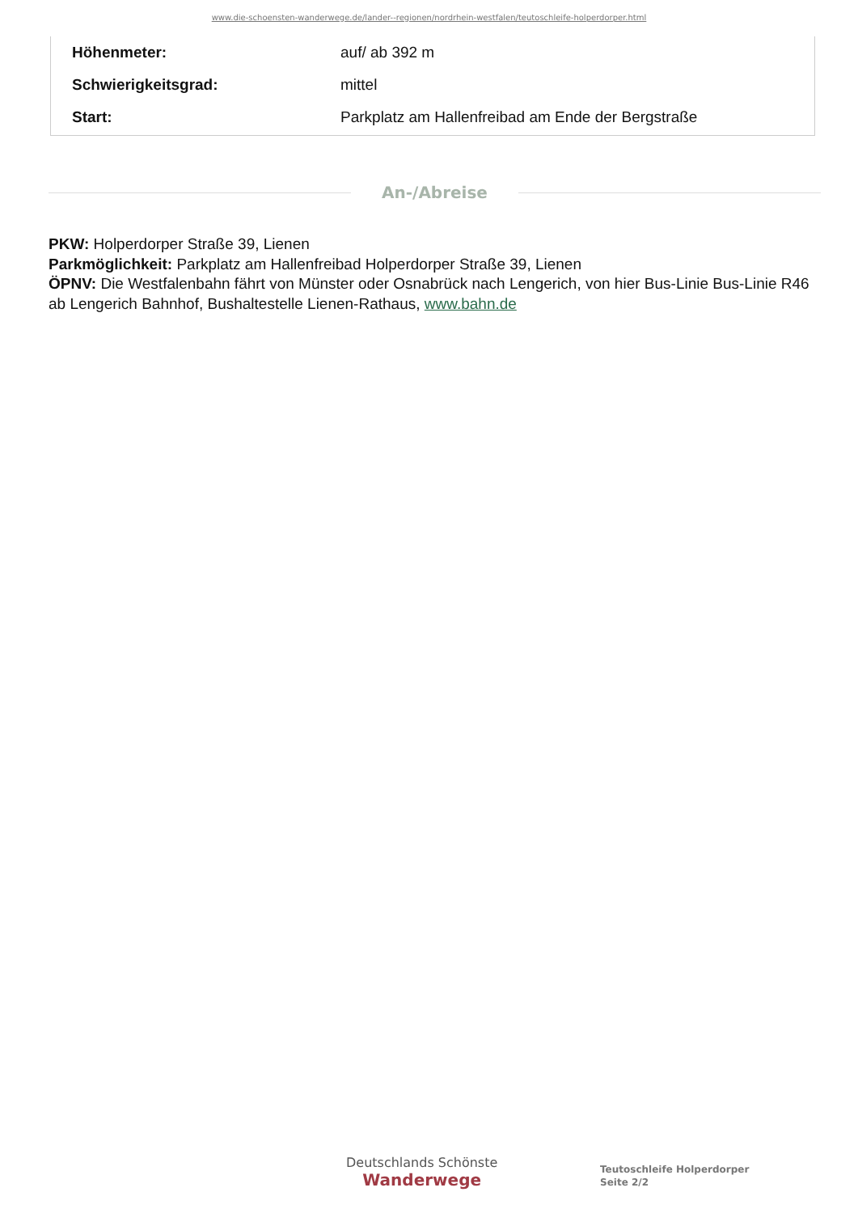www.die-schoensten-wanderwege.de/lander--regionen/nordrhein-westfalen/teutoschleife-holperdorper.html
| Höhenmeter: | auf/ ab 392 m |
| Schwierigkeitsgrad: | mittel |
| Start: | Parkplatz am Hallenfreibad am Ende der Bergstraße |
An-/Abreise
PKW: Holperdorper Straße 39, Lienen
Parkmöglichkeit: Parkplatz am Hallenfreibad Holperdorper Straße 39, Lienen
ÖPNV: Die Westfalenbahn fährt von Münster oder Osnabrück nach Lengerich, von hier Bus-Linie Bus-Linie R46 ab Lengerich Bahnhof, Bushaltestelle Lienen-Rathaus, www.bahn.de
Deutschlands Schönste
Wanderwege
Teutoschleife Holperdorper
Seite 2/2